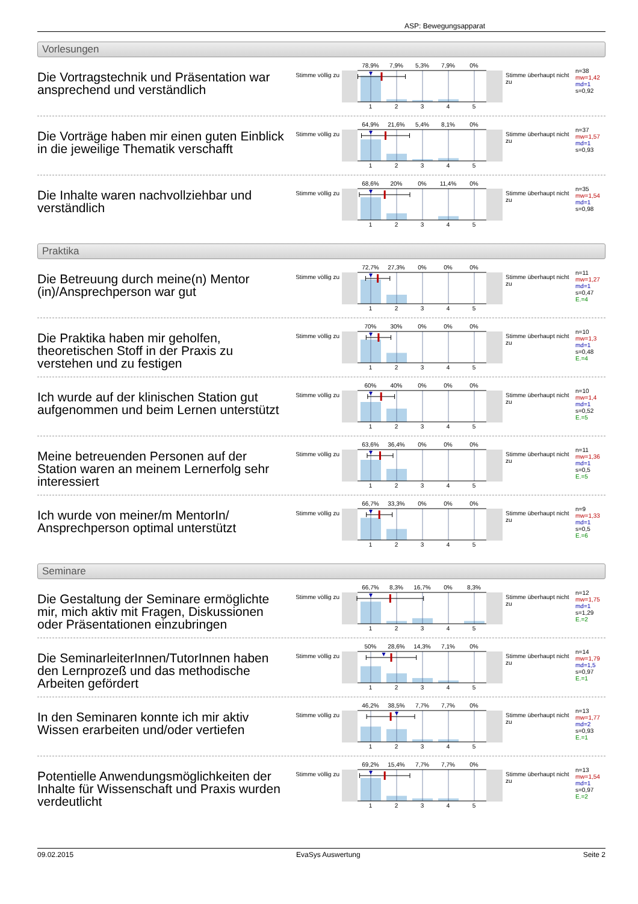ASP: Bewegungsapparat
Vorlesungen
Die Vortragstechnik und Präsentation war ansprechend und verständlich
Stimme völlig zu
78,9% 7,9% 5,3% 7,9% 0%
12345
Stimme überhaupt nicht zu
n=38
mw=1,42
md=1
s=0,92
Die Vorträge haben mir einen guten Einblick in die jeweilige Thematik verschafft
Stimme völlig zu
64,9% 21,6% 5,4% 8,1% 0%
12345
Stimme überhaupt nicht zu
n=37
mw=1,57
md=1
s=0,93
Die Inhalte waren nachvollziehbar und verständlich
Stimme völlig zu
68,6% 20% 0% 11,4% 0%
12345
Stimme überhaupt nicht zu
n=35
mw=1,54
md=1
s=0,98
Praktika
Die Betreuung durch meine(n) Mentor (in)/Ansprechperson war gut
Stimme völlig zu
72,7% 27,3% 0% 0% 0%
12345
Stimme überhaupt nicht zu
n=11
mw=1,27
md=1
s=0,47
E.=4
Die Praktika haben mir geholfen, theoretischen Stoff in der Praxis zu verstehen und zu festigen
Stimme völlig zu
70% 30% 0% 0% 0%
12345
Stimme überhaupt nicht zu
n=10
mw=1,3
md=1
s=0,48
E.=4
Ich wurde auf der klinischen Station gut aufgenommen und beim Lernen unterstützt
Stimme völlig zu
60% 40% 0% 0% 0%
12345
Stimme überhaupt nicht zu
n=10
mw=1,4
md=1
s=0,52
E.=5
Meine betreuenden Personen auf der Station waren an meinem Lernerfolg sehr interessiert
Stimme völlig zu
63,6% 36,4% 0% 0% 0%
12345
Stimme überhaupt nicht zu
n=11
mw=1,36
md=1
s=0,5
E.=5
Ich wurde von meiner/m MentorIn/ Ansprechperson optimal unterstützt
Stimme völlig zu
66,7% 33,3% 0% 0% 0%
12345
Stimme überhaupt nicht zu
n=9
mw=1,33
md=1
s=0,5
E.=6
Seminare
Die Gestaltung der Seminare ermöglichte mir, mich aktiv mit Fragen, Diskussionen oder Präsentationen einzubringen
Stimme völlig zu
66,7% 8,3% 16,7% 0% 8,3%
12345
Stimme überhaupt nicht zu
n=12
mw=1,75
md=1
s=1,29
E.=2
Die SeminarleiterInnen/TutorInnen haben den Lernprozeß und das methodische Arbeiten gefördert
Stimme völlig zu
50% 28,6% 14,3% 7,1% 0%
12345
Stimme überhaupt nicht zu
n=14
mw=1,79
md=1,5
s=0,97
E.=1
In den Seminaren konnte ich mir aktiv Wissen erarbeiten und/oder vertiefen
Stimme völlig zu
46,2% 38,5% 7,7% 7,7% 0%
12345
Stimme überhaupt nicht zu
n=13
mw=1,77
md=2
s=0,93
E.=1
Potentielle Anwendungsmöglichkeiten der Inhalte für Wissenschaft und Praxis wurden verdeutlicht
Stimme völlig zu
69,2% 15,4% 7,7% 7,7% 0%
12345
Stimme überhaupt nicht zu
n=13
mw=1,54
md=1
s=0,97
E.=2
09.02.2015 EvaSys Auswertung Seite 2